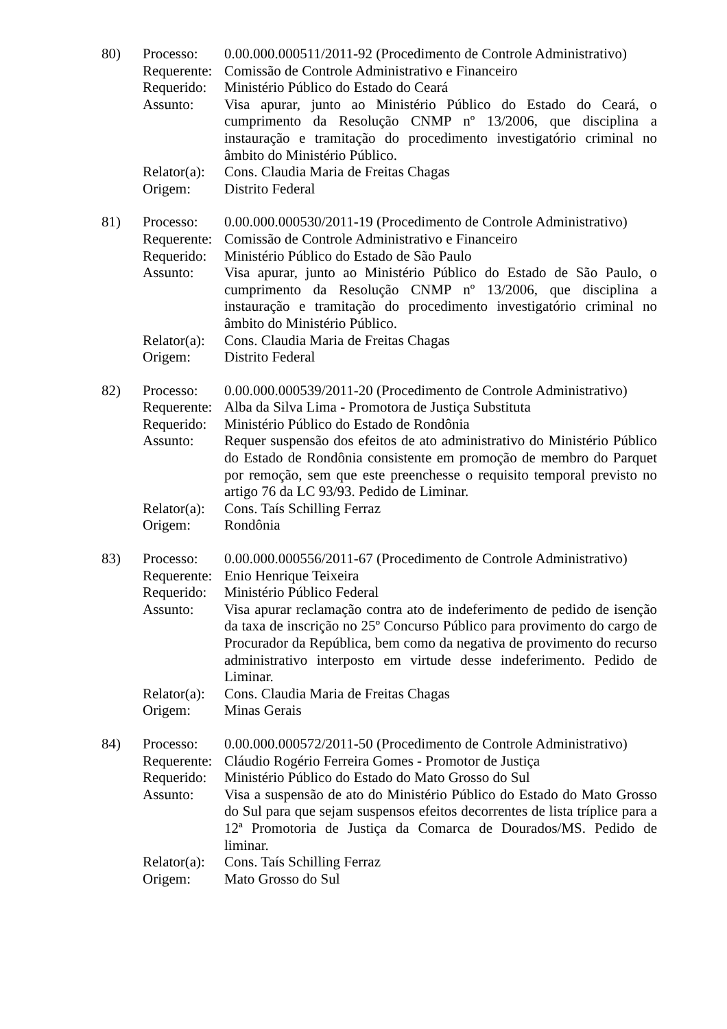80)
| Processo: | 0.00.000.000511/2011-92 (Procedimento de Controle Administrativo) |
| Requerente: | Comissão de Controle Administrativo e Financeiro |
| Requerido: | Ministério Público do Estado do Ceará |
| Assunto: | Visa apurar, junto ao Ministério Público do Estado do Ceará, o cumprimento da Resolução CNMP nº 13/2006, que disciplina a instauração e tramitação do procedimento investigatório criminal no âmbito do Ministério Público. |
| Relator(a): | Cons. Claudia Maria de Freitas Chagas |
| Origem: | Distrito Federal |
81)
| Processo: | 0.00.000.000530/2011-19 (Procedimento de Controle Administrativo) |
| Requerente: | Comissão de Controle Administrativo e Financeiro |
| Requerido: | Ministério Público do Estado de São Paulo |
| Assunto: | Visa apurar, junto ao Ministério Público do Estado de São Paulo, o cumprimento da Resolução CNMP nº 13/2006, que disciplina a instauração e tramitação do procedimento investigatório criminal no âmbito do Ministério Público. |
| Relator(a): | Cons. Claudia Maria de Freitas Chagas |
| Origem: | Distrito Federal |
82)
| Processo: | 0.00.000.000539/2011-20 (Procedimento de Controle Administrativo) |
| Requerente: | Alba da Silva Lima - Promotora de Justiça Substituta |
| Requerido: | Ministério Público do Estado de Rondônia |
| Assunto: | Requer suspensão dos efeitos de ato administrativo do Ministério Público do Estado de Rondônia consistente em promoção de membro do Parquet por remoção, sem que este preenchesse o requisito temporal previsto no artigo 76 da LC 93/93. Pedido de Liminar. |
| Relator(a): | Cons. Taís Schilling Ferraz |
| Origem: | Rondônia |
83)
| Processo: | 0.00.000.000556/2011-67 (Procedimento de Controle Administrativo) |
| Requerente: | Enio Henrique Teixeira |
| Requerido: | Ministério Público Federal |
| Assunto: | Visa apurar reclamação contra ato de indeferimento de pedido de isenção da taxa de inscrição no 25º Concurso Público para provimento do cargo de Procurador da República, bem como da negativa de provimento do recurso administrativo interposto em virtude desse indeferimento. Pedido de Liminar. |
| Relator(a): | Cons. Claudia Maria de Freitas Chagas |
| Origem: | Minas Gerais |
84)
| Processo: | 0.00.000.000572/2011-50 (Procedimento de Controle Administrativo) |
| Requerente: | Cláudio Rogério Ferreira Gomes - Promotor de Justiça |
| Requerido: | Ministério Público do Estado do Mato Grosso do Sul |
| Assunto: | Visa a suspensão de ato do Ministério Público do Estado do Mato Grosso do Sul para que sejam suspensos efeitos decorrentes de lista tríplice para a 12ª Promotoria de Justiça da Comarca de Dourados/MS. Pedido de liminar. |
| Relator(a): | Cons. Taís Schilling Ferraz |
| Origem: | Mato Grosso do Sul |